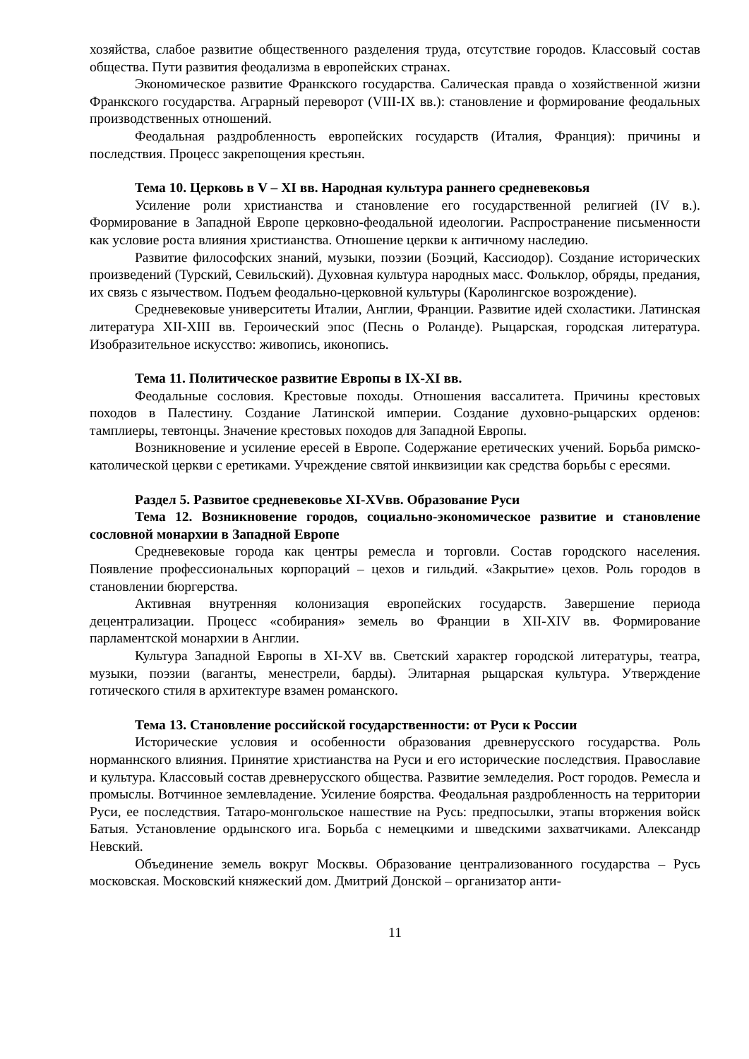хозяйства, слабое развитие общественного разделения труда, отсутствие городов. Классовый состав общества. Пути развития феодализма в европейских странах.
Экономическое развитие Франкского государства. Салическая правда о хозяйственной жизни Франкского государства. Аграрный переворот (VIII-IX вв.): становление и формирование феодальных производственных отношений.
Феодальная раздробленность европейских государств (Италия, Франция): причины и последствия. Процесс закрепощения крестьян.
Тема 10. Церковь в V – XI вв. Народная культура раннего средневековья
Усиление роли христианства и становление его государственной религией (IV в.). Формирование в Западной Европе церковно-феодальной идеологии. Распространение письменности как условие роста влияния христианства. Отношение церкви к античному наследию.
Развитие философских знаний, музыки, поэзии (Боэций, Кассиодор). Создание исторических произведений (Турский, Севильский). Духовная культура народных масс. Фольклор, обряды, предания, их связь с язычеством. Подъем феодально-церковной культуры (Каролингское возрождение).
Средневековые университеты Италии, Англии, Франции. Развитие идей схоластики. Латинская литература XII-XIII вв. Героический эпос (Песнь о Роланде). Рыцарская, городская литература. Изобразительное искусство: живопись, иконопись.
Тема 11. Политическое развитие Европы в IX-XI вв.
Феодальные сословия. Крестовые походы. Отношения вассалитета. Причины крестовых походов в Палестину. Создание Латинской империи. Создание духовно-рыцарских орденов: тамплиеры, тевтонцы. Значение крестовых походов для Западной Европы.
Возникновение и усиление ересей в Европе. Содержание еретических учений. Борьба римско-католической церкви с еретиками. Учреждение святой инквизиции как средства борьбы с ересями.
Раздел 5. Развитое средневековье XI-XVвв. Образование Руси
Тема 12. Возникновение городов, социально-экономическое развитие и становление сословной монархии в Западной Европе
Средневековые города как центры ремесла и торговли. Состав городского населения. Появление профессиональных корпораций – цехов и гильдий. «Закрытие» цехов. Роль городов в становлении бюргерства.
Активная внутренняя колонизация европейских государств. Завершение периода децентрализации. Процесс «собирания» земель во Франции в XII-XIV вв. Формирование парламентской монархии в Англии.
Культура Западной Европы в XI-XV вв. Светский характер городской литературы, театра, музыки, поэзии (ваганты, менестрели, барды). Элитарная рыцарская культура. Утверждение готического стиля в архитектуре взамен романского.
Тема 13. Становление российской государственности: от Руси к России
Исторические условия и особенности образования древнерусского государства. Роль норманнского влияния. Принятие христианства на Руси и его исторические последствия. Православие и культура. Классовый состав древнерусского общества. Развитие земледелия. Рост городов. Ремесла и промыслы. Вотчинное землевладение. Усиление боярства. Феодальная раздробленность на территории Руси, ее последствия. Татаро-монгольское нашествие на Русь: предпосылки, этапы вторжения войск Батыя. Установление ордынского ига. Борьба с немецкими и шведскими захватчиками. Александр Невский.
Объединение земель вокруг Москвы. Образование централизованного государства – Русь московская. Московский княжеский дом. Дмитрий Донской – организатор анти-
11